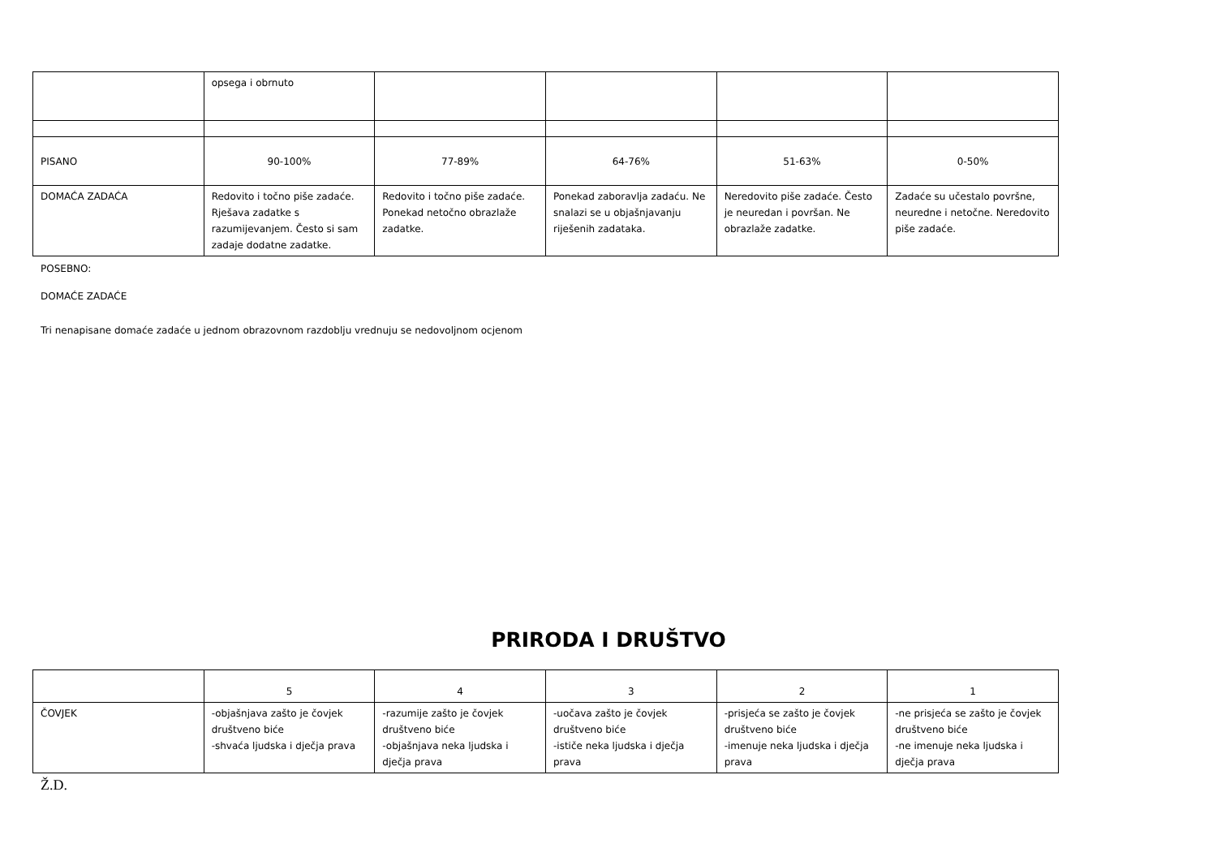| | opsega i obrnuto | | | | |
| PISANO | 90-100% | 77-89% | 64-76% | 51-63% | 0-50% |
| DOMAĆA ZADAĆA | Redovito i točno piše zadaće. Rješava zadatke s razumijevanjem. Često si sam zadaje dodatne zadatke. | Redovito i točno piše zadaće. Ponekad netočno obrazlaže zadatke. | Ponekad zaboravlja zadaću. Ne snalazi se u objašnjavanju riješenih zadataka. | Neredovito piše zadaće. Često je neuredan i površan. Ne obrazlaže zadatke. | Zadaće su učestalo površne, neuredne i netočne. Neredovito piše zadaće. |
POSEBNO:
DOMAĆE ZADAĆE
Tri nenapisane domaće zadaće u jednom obrazovnom razdoblju vrednuju se nedovoljnom ocjenom
PRIRODA I DRUŠTVO
| | 5 | 4 | 3 | 2 | 1 |
| ČOVJEK | -objašnjava zašto je čovjek društveno biće -shvaća ljudska i dječja prava | -razumije zašto je čovjek društveno biće -objašnjava neka ljudska i dječja prava | -uočava zašto je čovjek društveno biće -ističe neka ljudska i dječja prava | -prisjeća se zašto je čovjek društveno biće -imenuje neka ljudska i dječja prava | -ne prisjeća se zašto je čovjek društveno biće -ne imenuje neka ljudska i dječja prava |
Ž.D.